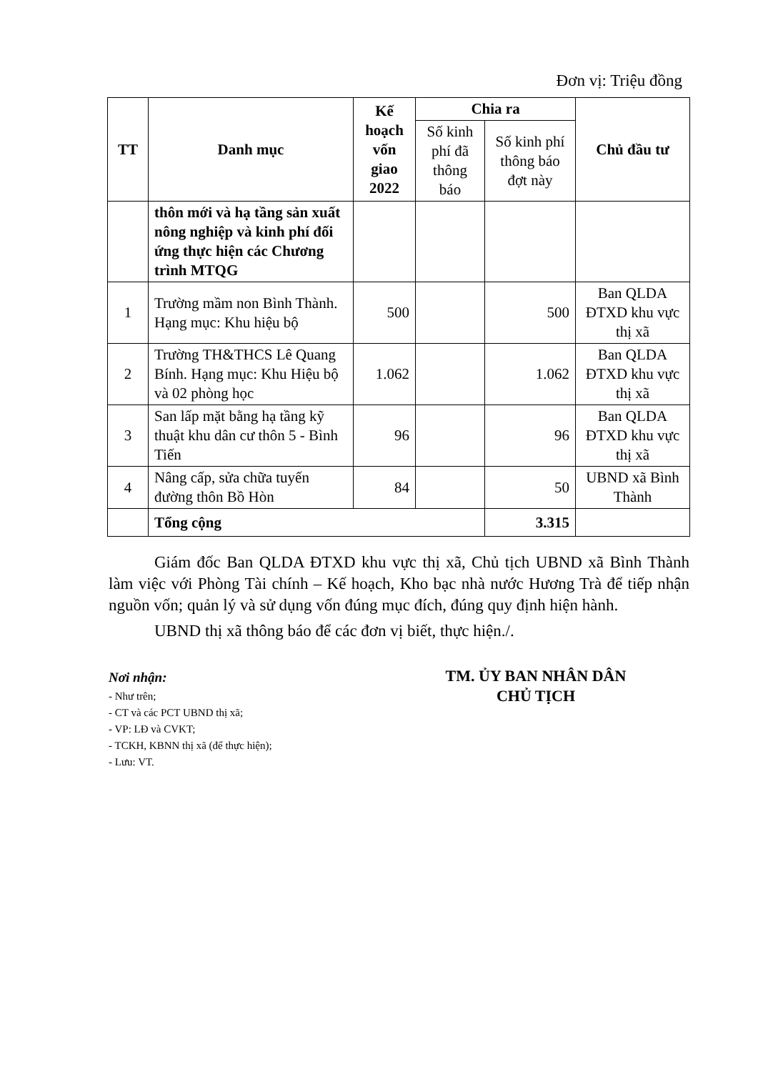Đơn vị: Triệu đồng
| TT | Danh mục | Kế hoạch vốn giao 2022 | Chia ra | | Chủ đầu tư |
| --- | --- | --- | --- | --- | --- |
| | | | Số kinh phí đã thông báo | Số kinh phí thông báo đợt này | |
| | thôn mới và hạ tầng sản xuất nông nghiệp và kinh phí đối ứng thực hiện các Chương trình MTQG | | | | |
| 1 | Trường mầm non Bình Thành. Hạng mục: Khu hiệu bộ | 500 | | 500 | Ban QLDA ĐTXD khu vực thị xã |
| 2 | Trường TH&THCS Lê Quang Bính. Hạng mục: Khu Hiệu bộ và 02 phòng học | 1.062 | | 1.062 | Ban QLDA ĐTXD khu vực thị xã |
| 3 | San lấp mặt bằng hạ tầng kỹ thuật khu dân cư thôn 5 - Bình Tiến | 96 | | 96 | Ban QLDA ĐTXD khu vực thị xã |
| 4 | Nâng cấp, sửa chữa tuyến đường thôn Bồ Hòn | 84 | | 50 | UBND xã Bình Thành |
| | Tổng cộng | | | 3.315 | |
Giám đốc Ban QLDA ĐTXD khu vực thị xã, Chủ tịch UBND xã Bình Thành làm việc với Phòng Tài chính – Kế hoạch, Kho bạc nhà nước Hương Trà để tiếp nhận nguồn vốn; quản lý và sử dụng vốn đúng mục đích, đúng quy định hiện hành.
UBND thị xã thông báo để các đơn vị biết, thực hiện./.
Nơi nhận:
- Như trên;
- CT và các PCT UBND thị xã;
- VP: LĐ và CVKT;
- TCKH, KBNN thị xã (để thực hiện);
- Lưu: VT.
TM. ỦY BAN NHÂN DÂN
CHỦ TỊCH